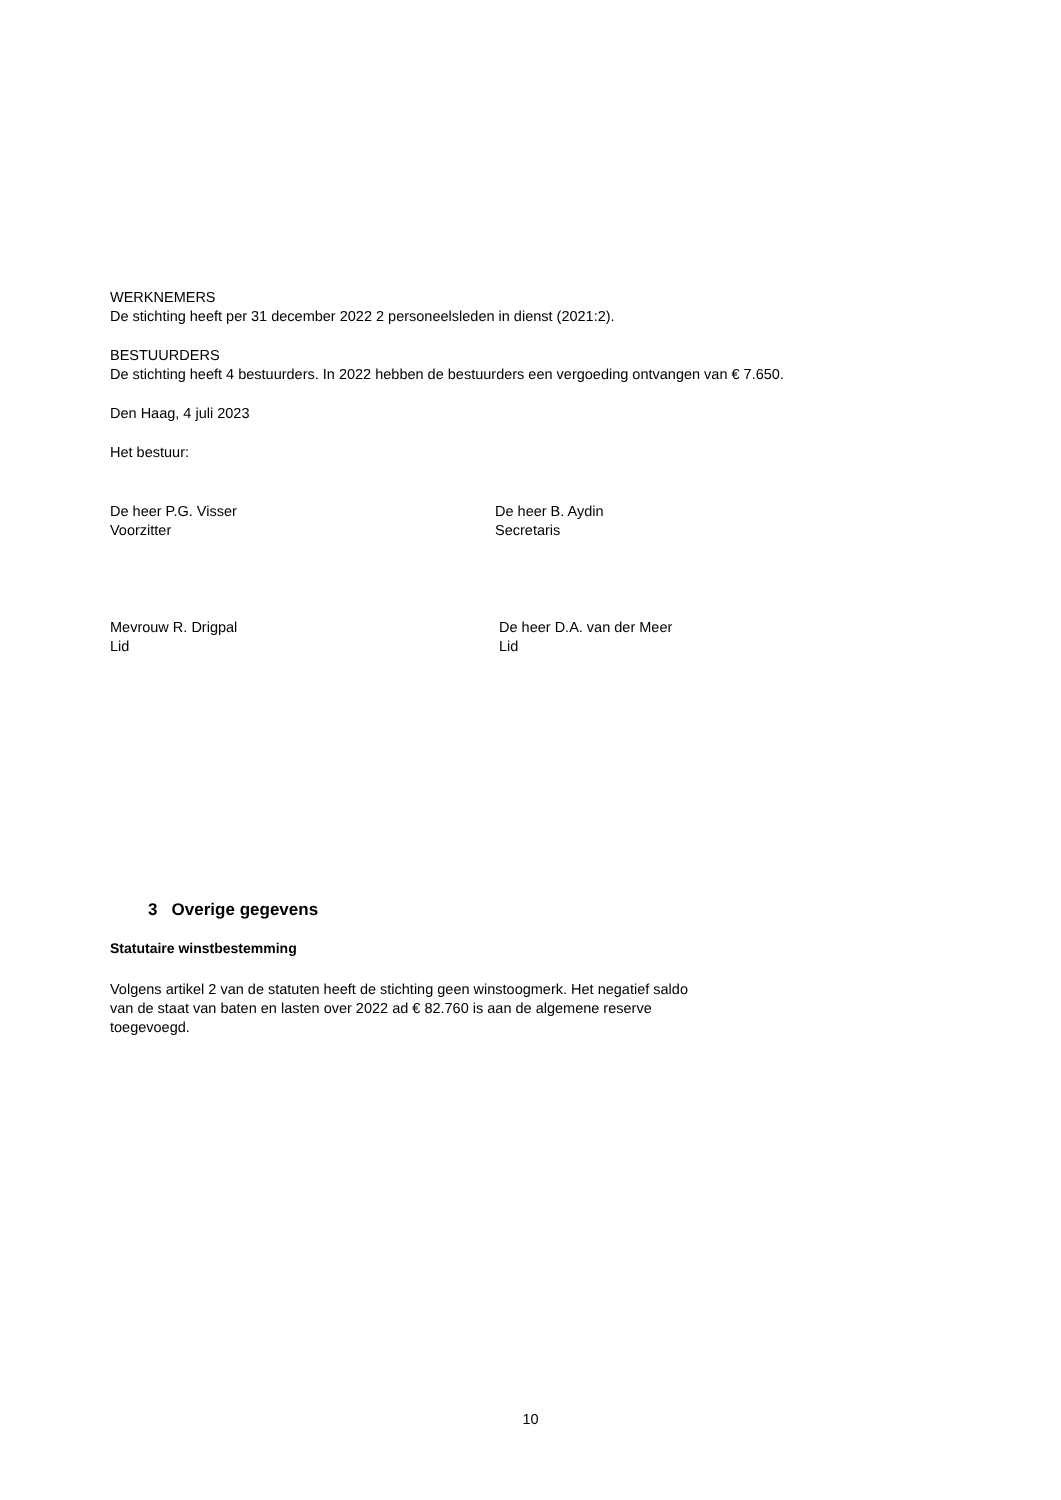WERKNEMERS
De stichting heeft per 31 december 2022 2 personeelsleden in dienst (2021:2).
BESTUURDERS
De stichting heeft 4 bestuurders. In 2022 hebben de bestuurders een vergoeding ontvangen van € 7.650.
Den Haag, 4 juli 2023
Het bestuur:
De heer P.G. Visser
Voorzitter
De heer B. Aydin
Secretaris
Mevrouw R. Drigpal
Lid
De heer D.A. van der Meer
Lid
3 Overige gegevens
Statutaire winstbestemming
Volgens artikel 2 van de statuten heeft de stichting geen winstoogmerk. Het negatief saldo van de staat van baten en lasten over 2022 ad € 82.760 is aan de algemene reserve toegevoegd.
10